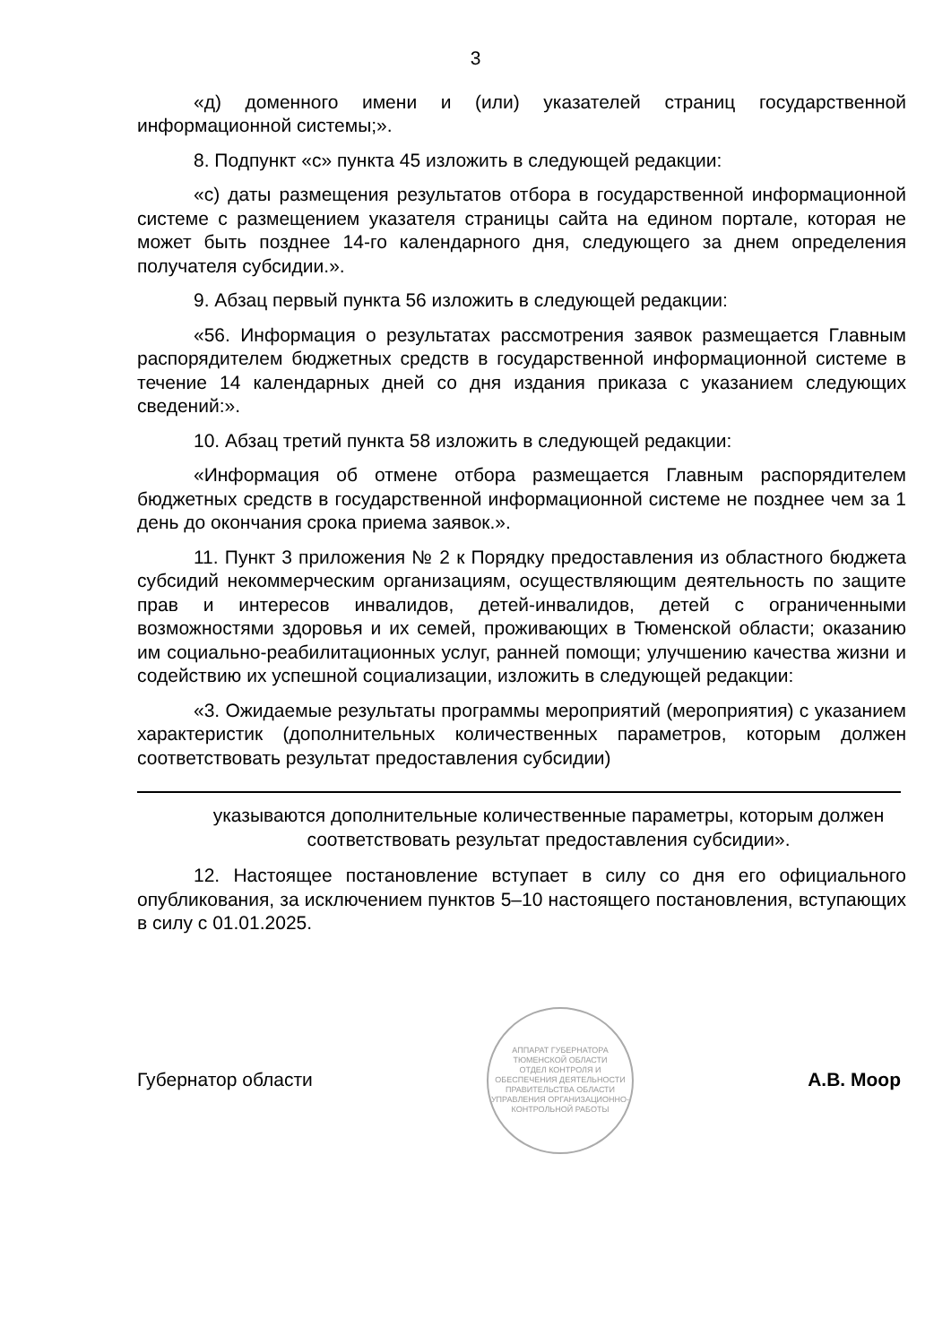3
«д) доменного имени и (или) указателей страниц государственной информационной системы;».
8. Подпункт «с» пункта 45 изложить в следующей редакции:
«с) даты размещения результатов отбора в государственной информационной системе с размещением указателя страницы сайта на едином портале, которая не может быть позднее 14-го календарного дня, следующего за днем определения получателя субсидии.».
9. Абзац первый пункта 56 изложить в следующей редакции:
«56. Информация о результатах рассмотрения заявок размещается Главным распорядителем бюджетных средств в государственной информационной системе в течение 14 календарных дней со дня издания приказа с указанием следующих сведений:».
10. Абзац третий пункта 58 изложить в следующей редакции:
«Информация об отмене отбора размещается Главным распорядителем бюджетных средств в государственной информационной системе не позднее чем за 1 день до окончания срока приема заявок.».
11. Пункт 3 приложения № 2 к Порядку предоставления из областного бюджета субсидий некоммерческим организациям, осуществляющим деятельность по защите прав и интересов инвалидов, детей-инвалидов, детей с ограниченными возможностями здоровья и их семей, проживающих в Тюменской области; оказанию им социально-реабилитационных услуг, ранней помощи; улучшению качества жизни и содействию их успешной социализации, изложить в следующей редакции:
«3. Ожидаемые результаты программы мероприятий (мероприятия) с указанием характеристик (дополнительных количественных параметров, которым должен соответствовать результат предоставления субсидии)
указываются дополнительные количественные параметры, которым должен соответствовать результат предоставления субсидии».
12. Настоящее постановление вступает в силу со дня его официального опубликования, за исключением пунктов 5–10 настоящего постановления, вступающих в силу с 01.01.2025.
Губернатор области
АППАРАТ ГУБЕРНАТОРА ТЮМЕНСКОЙ ОБЛАСТИ
ОТДЕЛ КОНТРОЛЯ И ОБЕСПЕЧЕНИЯ ДЕЯТЕЛЬНОСТИ ПРАВИТЕЛЬСТВА ОБЛАСТИ УПРАВЛЕНИЯ ОРГАНИЗАЦИОННО-КОНТРОЛЬНОЙ РАБОТЫ
А.В. Моор